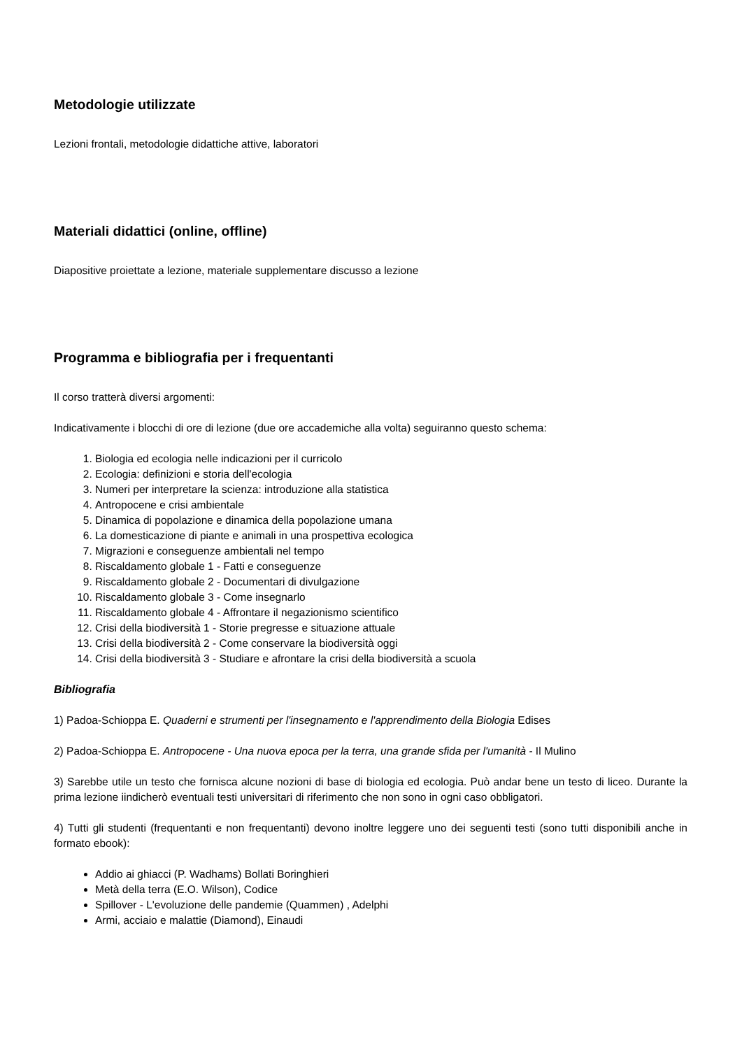Metodologie utilizzate
Lezioni frontali, metodologie didattiche attive, laboratori
Materiali didattici (online, offline)
Diapositive proiettate a lezione, materiale supplementare discusso a lezione
Programma e bibliografia per i frequentanti
Il corso tratterà diversi argomenti:
Indicativamente i blocchi di ore di lezione (due ore accademiche alla volta) seguiranno questo schema:
1. Biologia ed ecologia nelle indicazioni per il curricolo
2. Ecologia: definizioni e storia dell'ecologia
3. Numeri per interpretare la scienza: introduzione alla statistica
4. Antropocene e crisi ambientale
5. Dinamica di popolazione e dinamica della popolazione umana
6. La domesticazione di piante e animali in una prospettiva ecologica
7. Migrazioni e conseguenze ambientali nel tempo
8. Riscaldamento globale 1 - Fatti e conseguenze
9. Riscaldamento globale 2 - Documentari di divulgazione
10. Riscaldamento globale 3 - Come insegnarlo
11. Riscaldamento globale 4 - Affrontare il negazionismo scientifico
12. Crisi della biodiversità 1 - Storie pregresse e situazione attuale
13. Crisi della biodiversità 2 - Come conservare la biodiversità oggi
14. Crisi della biodiversità 3 - Studiare e afrontare la crisi della biodiversità a scuola
Bibliografia
1) Padoa-Schioppa E. Quaderni e strumenti per l'insegnamento e l'apprendimento della Biologia Edises
2) Padoa-Schioppa E. Antropocene - Una nuova epoca per la terra, una grande sfida per l'umanità - Il Mulino
3) Sarebbe utile un testo che fornisca alcune nozioni di base di biologia ed ecologia. Può andar bene un testo di liceo. Durante la prima lezione iindicherò eventuali testi universitari di riferimento che non sono in ogni caso obbligatori.
4) Tutti gli studenti (frequentanti e non frequentanti) devono inoltre leggere uno dei seguenti testi (sono tutti disponibili anche in formato ebook):
Addio ai ghiacci (P. Wadhams) Bollati Boringhieri
Metà della terra (E.O. Wilson), Codice
Spillover - L'evoluzione delle pandemie (Quammen) , Adelphi
Armi, acciaio e malattie (Diamond), Einaudi